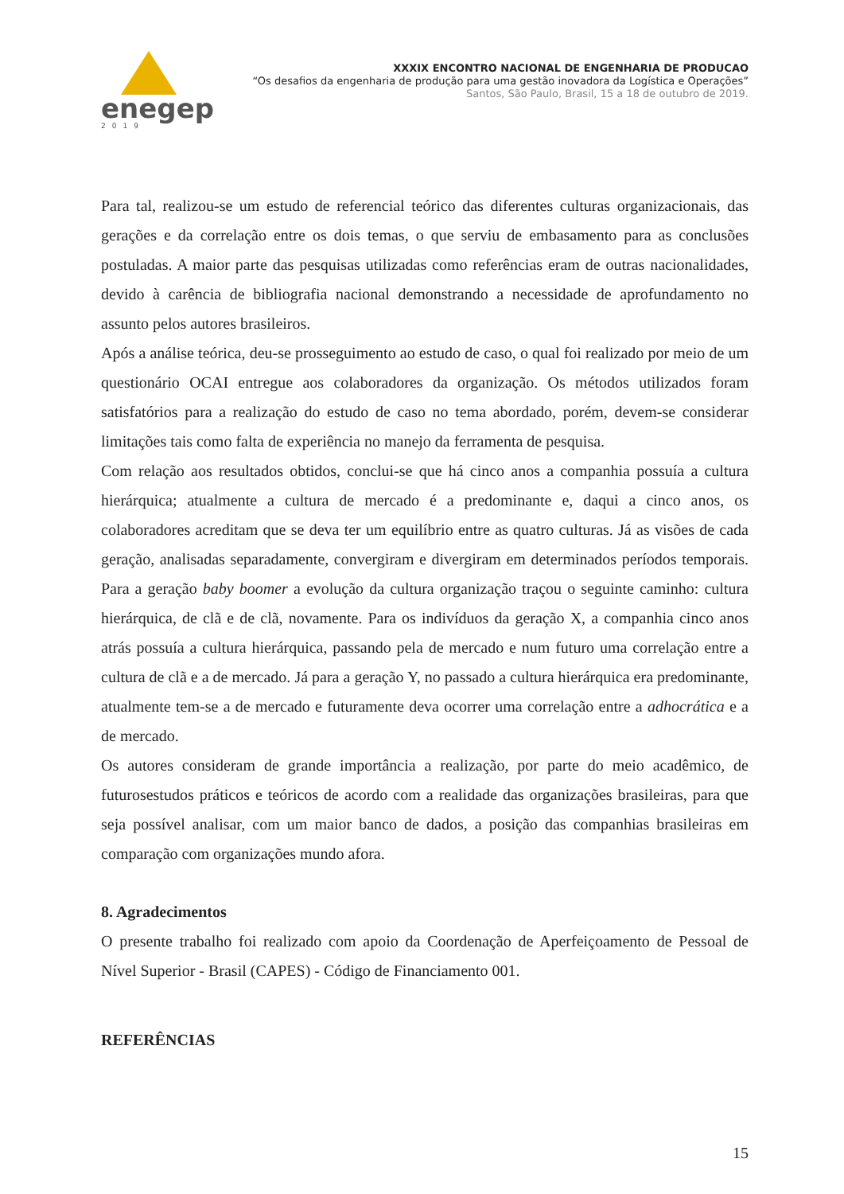enegep
2019
XXXIX ENCONTRO NACIONAL DE ENGENHARIA DE PRODUCAO
“Os desafios da engenharia de produção para uma gestão inovadora da Logística e Operações”
Santos, São Paulo, Brasil, 15 a 18 de outubro de 2019.
Para tal, realizou-se um estudo de referencial teórico das diferentes culturas organizacionais, das gerações e da correlação entre os dois temas, o que serviu de embasamento para as conclusões postuladas. A maior parte das pesquisas utilizadas como referências eram de outras nacionalidades, devido à carência de bibliografia nacional demonstrando a necessidade de aprofundamento no assunto pelos autores brasileiros.
Após a análise teórica, deu-se prosseguimento ao estudo de caso, o qual foi realizado por meio de um questionário OCAI entregue aos colaboradores da organização. Os métodos utilizados foram satisfatórios para a realização do estudo de caso no tema abordado, porém, devem-se considerar limitações tais como falta de experiência no manejo da ferramenta de pesquisa.
Com relação aos resultados obtidos, conclui-se que há cinco anos a companhia possuía a cultura hierárquica; atualmente a cultura de mercado é a predominante e, daqui a cinco anos, os colaboradores acreditam que se deva ter um equilíbrio entre as quatro culturas. Já as visões de cada geração, analisadas separadamente, convergiram e divergiram em determinados períodos temporais. Para a geração baby boomer a evolução da cultura organização traçou o seguinte caminho: cultura hierárquica, de clã e de clã, novamente. Para os indivíduos da geração X, a companhia cinco anos atrás possuía a cultura hierárquica, passando pela de mercado e num futuro uma correlação entre a cultura de clã e a de mercado. Já para a geração Y, no passado a cultura hierárquica era predominante, atualmente tem-se a de mercado e futuramente deva ocorrer uma correlação entre a adhocrática e a de mercado.
Os autores consideram de grande importância a realização, por parte do meio acadêmico, de futurosestudos práticos e teóricos de acordo com a realidade das organizações brasileiras, para que seja possível analisar, com um maior banco de dados, a posição das companhias brasileiras em comparação com organizações mundo afora.
8. Agradecimentos
O presente trabalho foi realizado com apoio da Coordenação de Aperfeiçoamento de Pessoal de Nível Superior - Brasil (CAPES) - Código de Financiamento 001.
REFERÊNCIAS
15